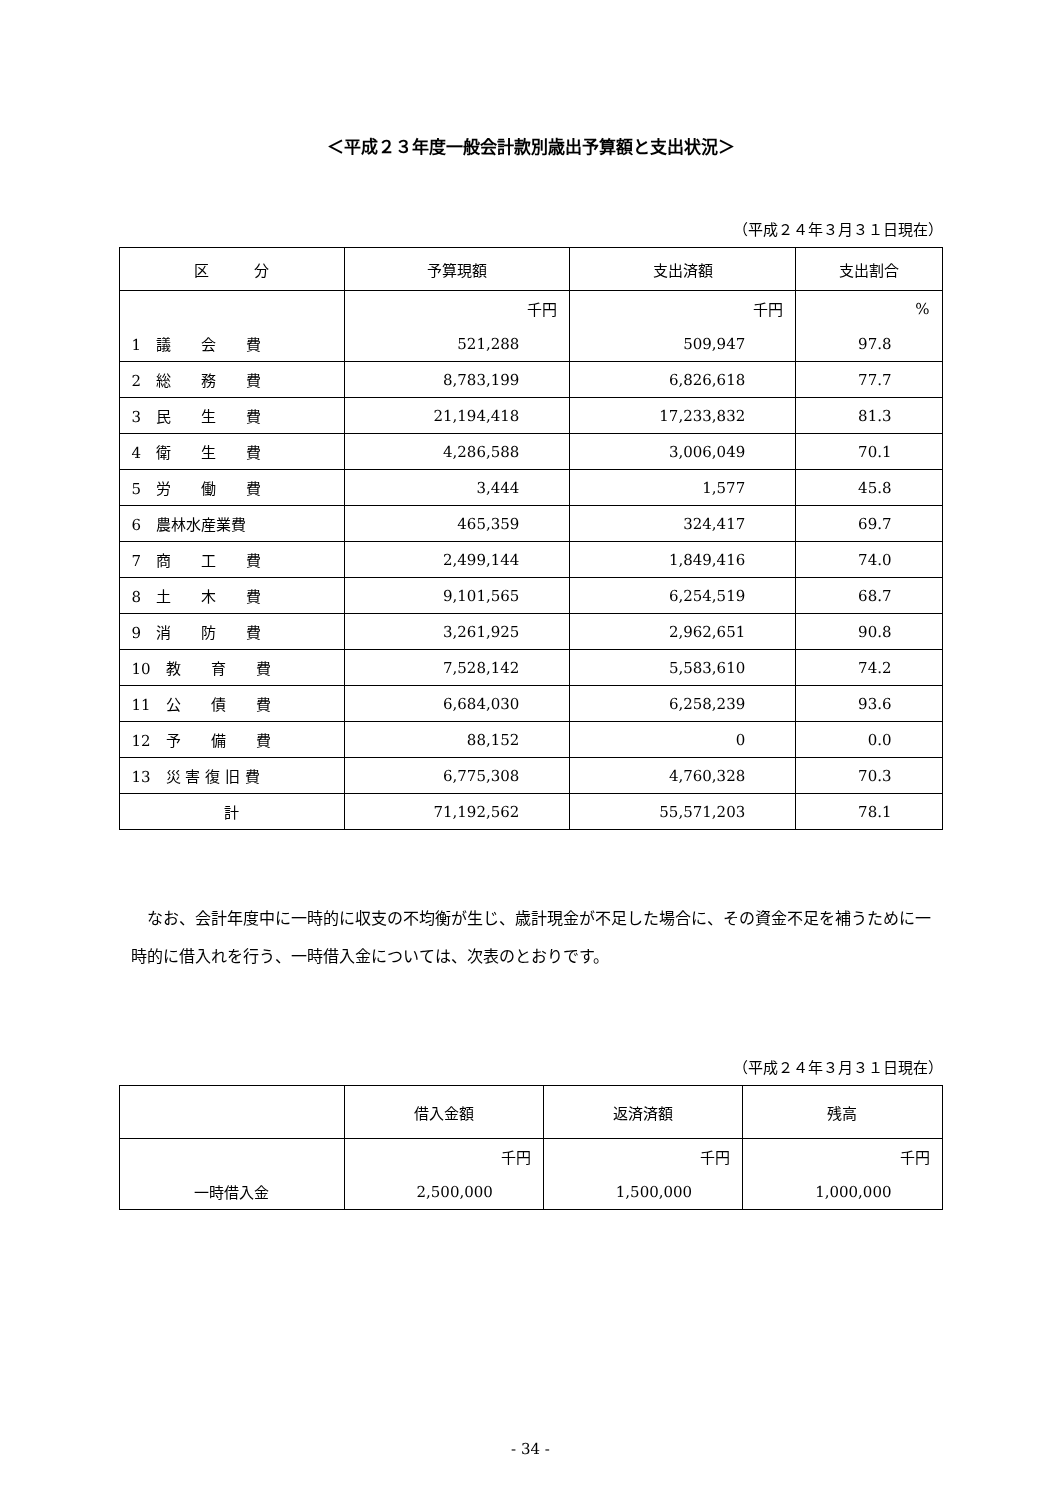＜平成２３年度一般会計款別歳出予算額と支出状況＞
（平成２４年３月３１日現在）
| 区 分 | 予算現額 | 支出済額 | 支出割合 |
| --- | --- | --- | --- |
| | 千円 | 千円 | % |
| 1 議 会 費 | 521,288 | 509,947 | 97.8 |
| 2 総 務 費 | 8,783,199 | 6,826,618 | 77.7 |
| 3 民 生 費 | 21,194,418 | 17,233,832 | 81.3 |
| 4 衛 生 費 | 4,286,588 | 3,006,049 | 70.1 |
| 5 労 働 費 | 3,444 | 1,577 | 45.8 |
| 6 農林水産業費 | 465,359 | 324,417 | 69.7 |
| 7 商 工 費 | 2,499,144 | 1,849,416 | 74.0 |
| 8 土 木 費 | 9,101,565 | 6,254,519 | 68.7 |
| 9 消 防 費 | 3,261,925 | 2,962,651 | 90.8 |
| 10 教 育 費 | 7,528,142 | 5,583,610 | 74.2 |
| 11 公 債 費 | 6,684,030 | 6,258,239 | 93.6 |
| 12 予 備 費 | 88,152 | 0 | 0.0 |
| 13 災 害 復 旧 費 | 6,775,308 | 4,760,328 | 70.3 |
| 計 | 71,192,562 | 55,571,203 | 78.1 |
なお、会計年度中に一時的に収支の不均衡が生じ、歳計現金が不足した場合に、その資金不足を補うために一時的に借入れを行う、一時借入金については、次表のとおりです。
（平成２４年３月３１日現在）
| | 借入金額 | 返済済額 | 残高 |
| --- | --- | --- | --- |
| | 千円 | 千円 | 千円 |
| 一時借入金 | 2,500,000 | 1,500,000 | 1,000,000 |
- 34 -